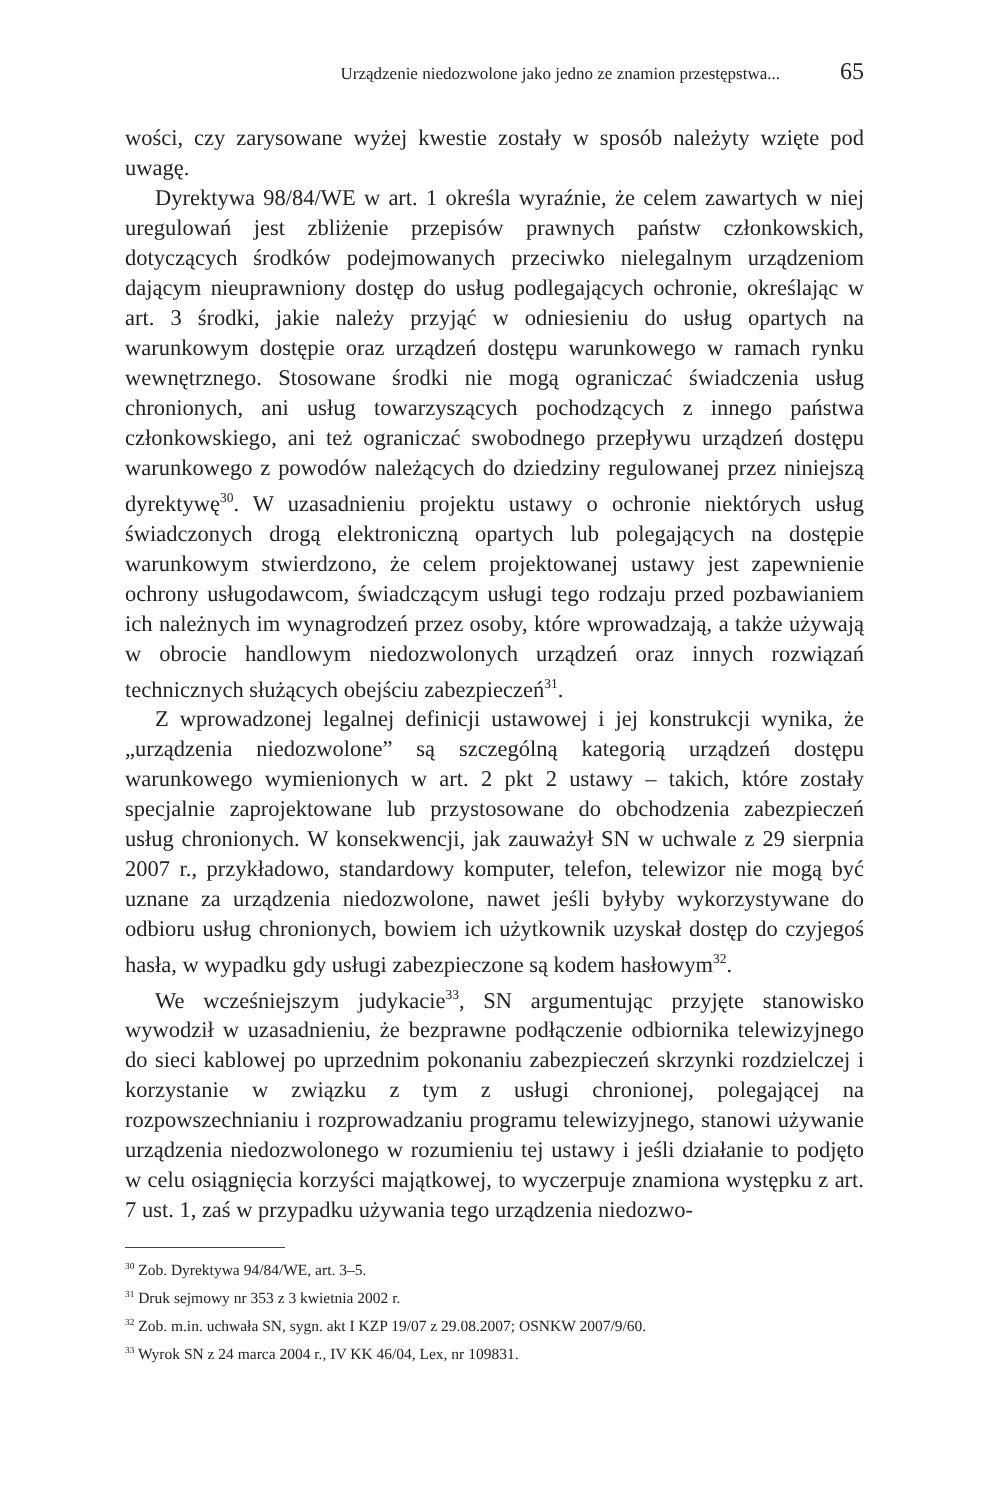Urządzenie niedozwolone jako jedno ze znamion przestępstwa... 65
wości, czy zarysowane wyżej kwestie zostały w sposób należyty wzięte pod uwagę.
Dyrektywa 98/84/WE w art. 1 określa wyraźnie, że celem zawartych w niej uregulowań jest zbliżenie przepisów prawnych państw członkowskich, dotyczących środków podejmowanych przeciwko nielegalnym urządzeniom dającym nieuprawniony dostęp do usług podlegających ochronie, określając w art. 3 środki, jakie należy przyjąć w odniesieniu do usług opartych na warunkowym dostępie oraz urządzeń dostępu warunkowego w ramach rynku wewnętrznego. Stosowane środki nie mogą ograniczać świadczenia usług chronionych, ani usług towarzyszących pochodzących z innego państwa członkowskiego, ani też ograniczać swobodnego przepływu urządzeń dostępu warunkowego z powodów należących do dziedziny regulowanej przez niniejszą dyrektywę<sup>30</sup>. W uzasadnieniu projektu ustawy o ochronie niektórych usług świadczonych drogą elektroniczną opartych lub polegających na dostępie warunkowym stwierdzono, że celem projektowanej ustawy jest zapewnienie ochrony usługodawcom, świadczącym usługi tego rodzaju przed pozbawianiem ich należnych im wynagrodzeń przez osoby, które wprowadzają, a także używają w obrocie handlowym niedozwolonych urządzeń oraz innych rozwiązań technicznych służących obejściu zabezpieczeń<sup>31</sup>.
Z wprowadzonej legalnej definicji ustawowej i jej konstrukcji wynika, że „urządzenia niedozwolone” są szczególną kategorią urządzeń dostępu warunkowego wymienionych w art. 2 pkt 2 ustawy – takich, które zostały specjalnie zaprojektowane lub przystosowane do obchodzenia zabezpieczeń usług chronionych. W konsekwencji, jak zauważył SN w uchwale z 29 sierpnia 2007 r., przykładowo, standardowy komputer, telefon, telewizor nie mogą być uznane za urządzenia niedozwolone, nawet jeśli byłyby wykorzystywane do odbioru usług chronionych, bowiem ich użytkownik uzyskał dostęp do czyjegoś hasła, w wypadku gdy usługi zabezpieczone są kodem hasłowym<sup>32</sup>.
We wcześniejszym judykacie<sup>33</sup>, SN argumentując przyjęte stanowisko wywodził w uzasadnieniu, że bezprawne podłączenie odbiornika telewizyjnego do sieci kablowej po uprzednim pokonaniu zabezpieczeń skrzynki rozdzielczej i korzystanie w związku z tym z usługi chronionej, polegającej na rozpowszechnianiu i rozprowadzaniu programu telewizyjnego, stanowi używanie urządzenia niedozwolonego w rozumieniu tej ustawy i jeśli działanie to podjęto w celu osiągnięcia korzyści majątkowej, to wyczerpuje znamiona występku z art. 7 ust. 1, zaś w przypadku używania tego urządzenia niedozwo-
<sup>30</sup> Zob. Dyrektywa 94/84/WE, art. 3–5.
<sup>31</sup> Druk sejmowy nr 353 z 3 kwietnia 2002 r.
<sup>32</sup> Zob. m.in. uchwała SN, sygn. akt I KZP 19/07 z 29.08.2007; OSNKW 2007/9/60.
<sup>33</sup> Wyrok SN z 24 marca 2004 r., IV KK 46/04, Lex, nr 109831.